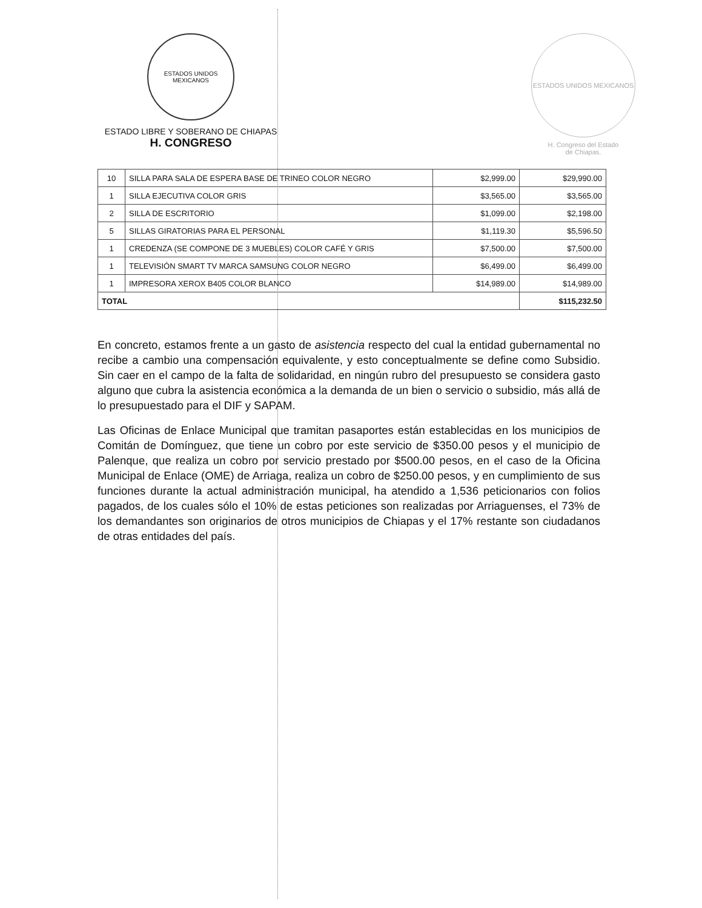ESTADOS UNIDOS MEXICANOS
ESTADO LIBRE Y SOBERANO DE CHIAPAS
H. CONGRESO
ESTADOS UNIDOS MEXICANOS
H. Congreso del Estado
de Chiapas.
| 10 | SILLA PARA SALA DE ESPERA BASE DE TRINEO COLOR NEGRO | $2,999.00 | $29,990.00 |
| 1 | SILLA EJECUTIVA COLOR GRIS | $3,565.00 | $3,565.00 |
| 2 | SILLA DE ESCRITORIO | $1,099.00 | $2,198.00 |
| 5 | SILLAS GIRATORIAS PARA EL PERSONAL | $1,119.30 | $5,596.50 |
| 1 | CREDENZA (SE COMPONE DE 3 MUEBLES) COLOR CAFÉ Y GRIS | $7,500.00 | $7,500.00 |
| 1 | TELEVISIÓN SMART TV MARCA SAMSUNG COLOR NEGRO | $6,499.00 | $6,499.00 |
| 1 | IMPRESORA XEROX B405 COLOR BLANCO | $14,989.00 | $14,989.00 |
| TOTAL | | | $115,232.50 |
En concreto, estamos frente a un gasto de asistencia respecto del cual la entidad gubernamental no recibe a cambio una compensación equivalente, y esto conceptualmente se define como Subsidio. Sin caer en el campo de la falta de solidaridad, en ningún rubro del presupuesto se considera gasto alguno que cubra la asistencia económica a la demanda de un bien o servicio o subsidio, más allá de lo presupuestado para el DIF y SAPAM.
Las Oficinas de Enlace Municipal que tramitan pasaportes están establecidas en los municipios de Comitán de Domínguez, que tiene un cobro por este servicio de $350.00 pesos y el municipio de Palenque, que realiza un cobro por servicio prestado por $500.00 pesos, en el caso de la Oficina Municipal de Enlace (OME) de Arriaga, realiza un cobro de $250.00 pesos, y en cumplimiento de sus funciones durante la actual administración municipal, ha atendido a 1,536 peticionarios con folios pagados, de los cuales sólo el 10% de estas peticiones son realizadas por Arriaguenses, el 73% de los demandantes son originarios de otros municipios de Chiapas y el 17% restante son ciudadanos de otras entidades del país.